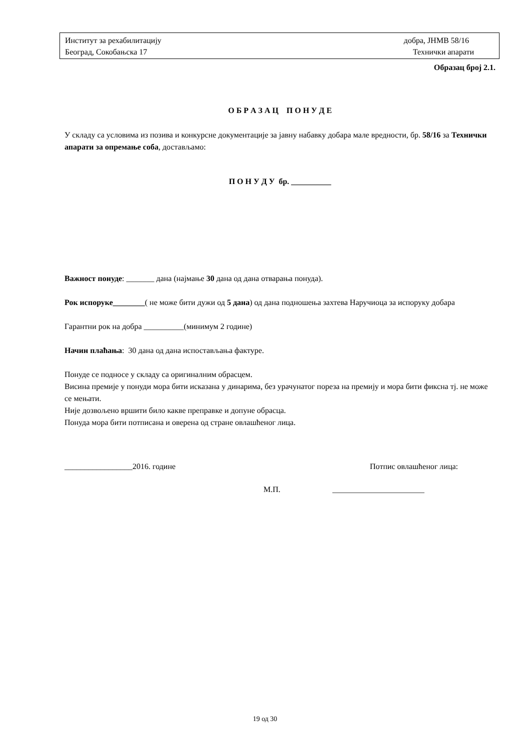Институт за рехабилитацију добра, ЈНМВ 58/16
Београд, Сокобањска 17 Технички апарати
Образац број 2.1.
О Б Р А З А Ц П О Н У Д Е
У складу са условима из позива и конкурсне документације за јавну набавку добара мале вредности, бр. 58/16 за Технички апарати за опремање соба, достављамо:
П О Н У Д У бр. __________
Важност понуде: _______ дана (најмање 30 дана од дана отварања понуда).
Рок испоруке________( не може бити дужи од 5 дана) од дана подношења захтева Наручиоца за испоруку добара
Гарантни рок на добра __________(минимум 2 године)
Начин плаћања: 30 дана од дана испостављања фактуре.
Понуде се подносе у складу са оригиналним обрасцем.
Висина премије у понуди мора бити исказана у динарима, без урачунатог пореза на премију и мора бити фиксна тј. не може се мењати.
Није дозвољено вршити било какве преправке и допуне обрасца.
Понуда мора бити потписана и оверена од стране овлашћеног лица.
_________________2016. године Потпис овлашћеног лица:
М.П. _______________________
19 од 30